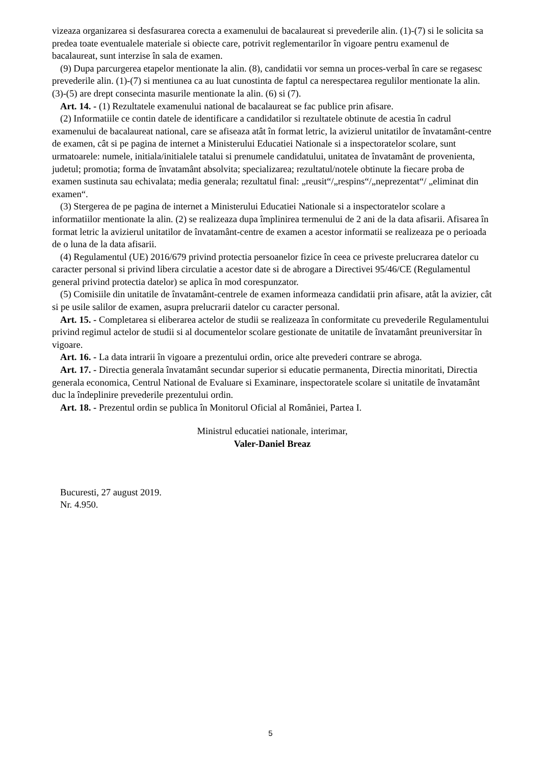vizeaza organizarea si desfasurarea corecta a examenului de bacalaureat si prevederile alin. (1)-(7) si le solicita sa predea toate eventualele materiale si obiecte care, potrivit reglementarilor în vigoare pentru examenul de bacalaureat, sunt interzise în sala de examen.
(9) Dupa parcurgerea etapelor mentionate la alin. (8), candidatii vor semna un proces-verbal în care se regasesc prevederile alin. (1)-(7) si mentiunea ca au luat cunostinta de faptul ca nerespectarea regulilor mentionate la alin. (3)-(5) are drept consecinta masurile mentionate la alin. (6) si (7).
Art. 14. - (1) Rezultatele examenului national de bacalaureat se fac publice prin afisare.
(2) Informatiile ce contin datele de identificare a candidatilor si rezultatele obtinute de acestia în cadrul examenului de bacalaureat national, care se afiseaza atât în format letric, la avizierul unitatilor de învatamânt-centre de examen, cât si pe pagina de internet a Ministerului Educatiei Nationale si a inspectoratelor scolare, sunt urmatoarele: numele, initiala/initialele tatalui si prenumele candidatului, unitatea de învatamânt de provenienta, judetul; promotia; forma de învatamânt absolvita; specializarea; rezultatul/notele obtinute la fiecare proba de examen sustinuta sau echivalata; media generala; rezultatul final: „reusit“/„respins“/„neprezentat“/ „eliminat din examen“.
(3) Stergerea de pe pagina de internet a Ministerului Educatiei Nationale si a inspectoratelor scolare a informatiilor mentionate la alin. (2) se realizeaza dupa împlinirea termenului de 2 ani de la data afisarii. Afisarea în format letric la avizierul unitatilor de învatamânt-centre de examen a acestor informatii se realizeaza pe o perioada de o luna de la data afisarii.
(4) Regulamentul (UE) 2016/679 privind protectia persoanelor fizice în ceea ce priveste prelucrarea datelor cu caracter personal si privind libera circulatie a acestor date si de abrogare a Directivei 95/46/CE (Regulamentul general privind protectia datelor) se aplica în mod corespunzator.
(5) Comisiile din unitatile de învatamânt-centrele de examen informeaza candidatii prin afisare, atât la avizier, cât si pe usile salilor de examen, asupra prelucrarii datelor cu caracter personal.
Art. 15. - Completarea si eliberarea actelor de studii se realizeaza în conformitate cu prevederile Regulamentului privind regimul actelor de studii si al documentelor scolare gestionate de unitatile de învatamânt preuniversitar în vigoare.
Art. 16. - La data intrarii în vigoare a prezentului ordin, orice alte prevederi contrare se abroga.
Art. 17. - Directia generala învatamânt secundar superior si educatie permanenta, Directia minoritati, Directia generala economica, Centrul National de Evaluare si Examinare, inspectoratele scolare si unitatile de învatamânt duc la îndeplinire prevederile prezentului ordin.
Art. 18. - Prezentul ordin se publica în Monitorul Oficial al României, Partea I.
Ministrul educatiei nationale, interimar,
Valer-Daniel Breaz
Bucuresti, 27 august 2019.
Nr. 4.950.
5